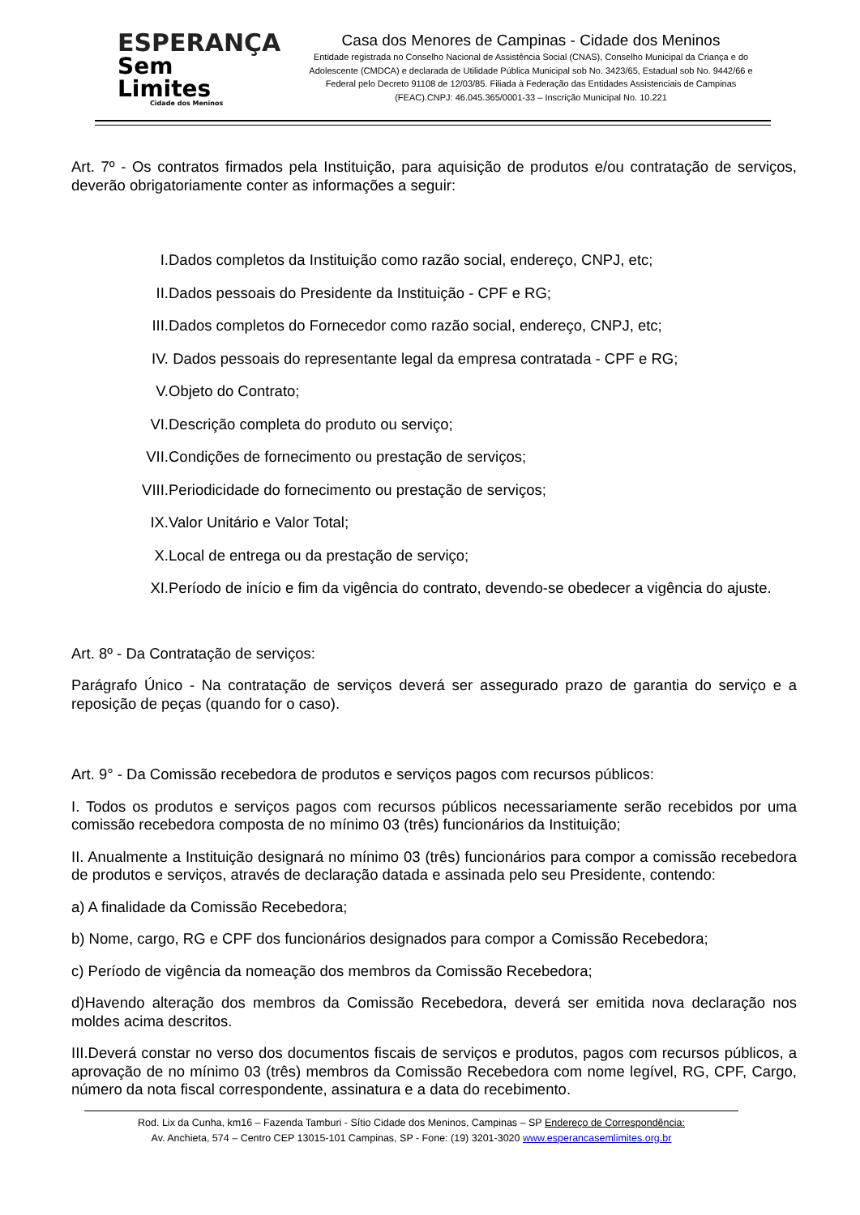ESPERANÇA
Sem Limites
Cidade dos Meninos
Casa dos Menores de Campinas - Cidade dos Meninos
Entidade registrada no Conselho Nacional de Assistência Social (CNAS), Conselho Municipal da Criança e do Adolescente (CMDCA) e declarada de Utilidade Pública Municipal sob No. 3423/65, Estadual sob No. 9442/66 e Federal pelo Decreto 91108 de 12/03/85. Filiada à Federação das Entidades Assistenciais de Campinas (FEAC).CNPJ: 46.045.365/0001-33 – Inscrição Municipal No. 10.221
Art. 7º - Os contratos firmados pela Instituição, para aquisição de produtos e/ou contratação de serviços, deverão obrigatoriamente conter as informações a seguir:
I. Dados completos da Instituição como razão social, endereço, CNPJ, etc;
II. Dados pessoais do Presidente da Instituição - CPF e RG;
III. Dados completos do Fornecedor como razão social, endereço, CNPJ, etc;
IV. Dados pessoais do representante legal da empresa contratada - CPF e RG;
V. Objeto do Contrato;
VI. Descrição completa do produto ou serviço;
VII. Condições de fornecimento ou prestação de serviços;
VIII. Periodicidade do fornecimento ou prestação de serviços;
IX. Valor Unitário e Valor Total;
X. Local de entrega ou da prestação de serviço;
XI. Período de início e fim da vigência do contrato, devendo-se obedecer a vigência do ajuste.
Art. 8º - Da Contratação de serviços:
Parágrafo Único - Na contratação de serviços deverá ser assegurado prazo de garantia do serviço e a reposição de peças (quando for o caso).
Art. 9° - Da Comissão recebedora de produtos e serviços pagos com recursos públicos:
I. Todos os produtos e serviços pagos com recursos públicos necessariamente serão recebidos por uma comissão recebedora composta de no mínimo 03 (três) funcionários da Instituição;
II. Anualmente a Instituição designará no mínimo 03 (três) funcionários para compor a comissão recebedora de produtos e serviços, através de declaração datada e assinada pelo seu Presidente, contendo:
a) A finalidade da Comissão Recebedora;
b) Nome, cargo, RG e CPF dos funcionários designados para compor a Comissão Recebedora;
c) Período de vigência da nomeação dos membros da Comissão Recebedora;
d)Havendo alteração dos membros da Comissão Recebedora, deverá ser emitida nova declaração nos moldes acima descritos.
III.Deverá constar no verso dos documentos fiscais de serviços e produtos, pagos com recursos públicos, a aprovação de no mínimo 03 (três) membros da Comissão Recebedora com nome legível, RG, CPF, Cargo, número da nota fiscal correspondente, assinatura e a data do recebimento.
Rod. Lix da Cunha, km16 – Fazenda Tamburi - Sítio Cidade dos Meninos, Campinas – SP Endereço de Correspondência:
Av. Anchieta, 574 – Centro CEP 13015-101 Campinas, SP - Fone: (19) 3201-3020 www.esperancasemlimites.org.br